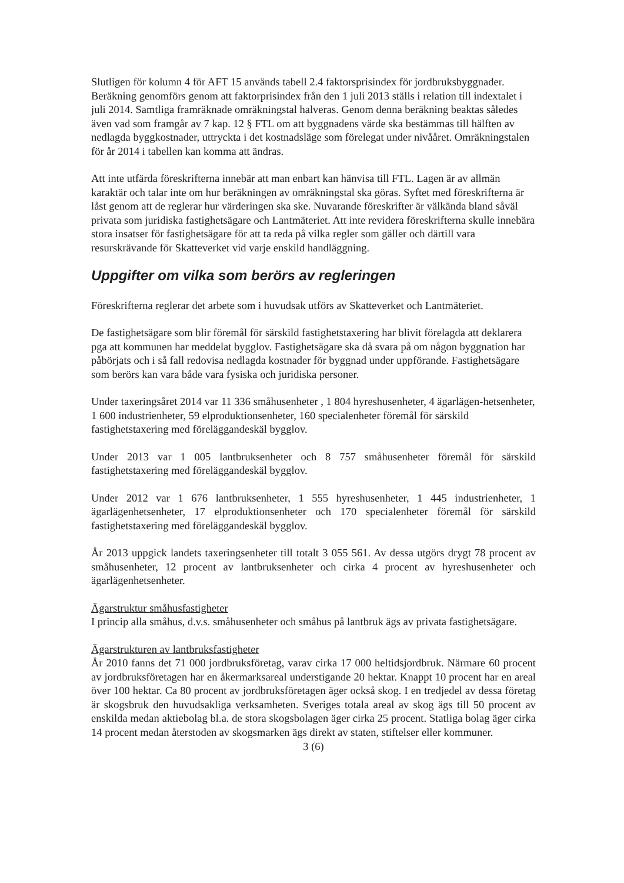Slutligen för kolumn 4 för AFT 15 används tabell 2.4 faktorsprisindex för jordbruksbyggnader. Beräkning genomförs genom att faktorprisindex från den 1 juli 2013 ställs i relation till indextalet i juli 2014. Samtliga framräknade omräkningstal halveras. Genom denna beräkning beaktas således även vad som framgår av 7 kap. 12 § FTL om att byggnadens värde ska bestämmas till hälften av nedlagda byggkostnader, uttryckta i det kostnadsläge som förelegat under nivååret. Omräkningstalen för år 2014 i tabellen kan komma att ändras.
Att inte utfärda föreskrifterna innebär att man enbart kan hänvisa till FTL. Lagen är av allmän karaktär och talar inte om hur beräkningen av omräkningstal ska göras. Syftet med föreskrifterna är låst genom att de reglerar hur värderingen ska ske. Nuvarande föreskrifter är välkända bland såväl privata som juridiska fastighetsägare och Lantmäteriet. Att inte revidera föreskrifterna skulle innebära stora insatser för fastighetsägare för att ta reda på vilka regler som gäller och därtill vara resurskrävande för Skatteverket vid varje enskild handläggning.
Uppgifter om vilka som berörs av regleringen
Föreskrifterna reglerar det arbete som i huvudsak utförs av Skatteverket och Lantmäteriet.
De fastighetsägare som blir föremål för särskild fastighetstaxering har blivit förelagda att deklarera pga att kommunen har meddelat bygglov. Fastighetsägare ska då svara på om någon byggnation har påbörjats och i så fall redovisa nedlagda kostnader för byggnad under uppförande. Fastighetsägare som berörs kan vara både vara fysiska och juridiska personer.
Under taxeringsåret 2014 var 11 336 småhusenheter , 1 804 hyreshusenheter, 4 ägarlägen-hetsenheter, 1 600 industrienheter, 59 elproduktionsenheter, 160 specialenheter föremål för särskild fastighetstaxering med föreläggandeskäl bygglov.
Under 2013 var 1 005 lantbruksenheter och 8 757 småhusenheter föremål för särskild fastighetstaxering med föreläggandeskäl bygglov.
Under 2012 var 1 676 lantbruksenheter, 1 555 hyreshusenheter, 1 445 industrienheter, 1 ägarlägenhetsenheter, 17 elproduktionsenheter och 170 specialenheter föremål för särskild fastighetstaxering med föreläggandeskäl bygglov.
År 2013 uppgick landets taxeringsenheter till totalt 3 055 561. Av dessa utgörs drygt 78 procent av småhusenheter, 12 procent av lantbruksenheter och cirka 4 procent av hyreshusenheter och ägarlägenhetsenheter.
Ägarstruktur småhusfastigheter
I princip alla småhus, d.v.s. småhusenheter och småhus på lantbruk ägs av privata fastighetsägare.
Ägarstrukturen av lantbruksfastigheter
År 2010 fanns det 71 000 jordbruksföretag, varav cirka 17 000 heltidsjordbruk. Närmare 60 procent av jordbruksföretagen har en åkermarksareal understigande 20 hektar. Knappt 10 procent har en areal över 100 hektar. Ca 80 procent av jordbruksföretagen äger också skog. I en tredjedel av dessa företag är skogsbruk den huvudsakliga verksamheten. Sveriges totala areal av skog ägs till 50 procent av enskilda medan aktiebolag bl.a. de stora skogsbolagen äger cirka 25 procent. Statliga bolag äger cirka 14 procent medan återstoden av skogsmarken ägs direkt av staten, stiftelser eller kommuner.
3 (6)